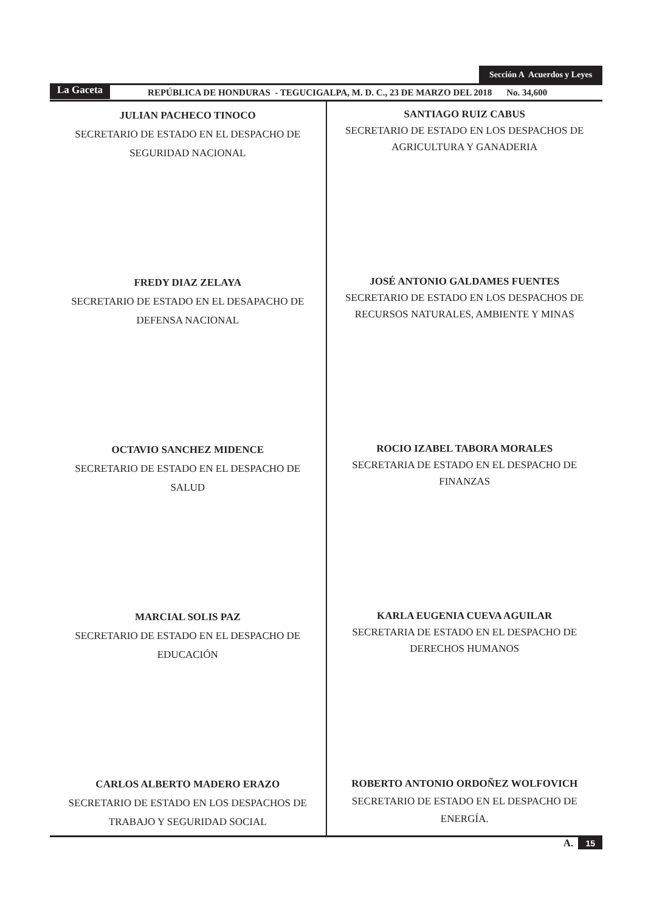Sección A Acuerdos y Leyes
La Gaceta REPÚBLICA DE HONDURAS - TEGUCIGALPA, M. D. C., 23 DE MARZO DEL 2018 No. 34,600
JULIAN PACHECO TINOCO
SECRETARIO DE ESTADO EN EL DESPACHO DE
SEGURIDAD NACIONAL
FREDY DIAZ ZELAYA
SECRETARIO DE ESTADO EN EL DESAPACHO DE
DEFENSA NACIONAL
OCTAVIO SANCHEZ MIDENCE
SECRETARIO DE ESTADO EN EL DESPACHO DE
SALUD
MARCIAL SOLIS PAZ
SECRETARIO DE ESTADO EN EL DESPACHO DE
EDUCACIÓN
CARLOS ALBERTO MADERO ERAZO
SECRETARIO DE ESTADO EN LOS DESPACHOS DE
TRABAJO Y SEGURIDAD SOCIAL
SANTIAGO RUIZ CABUS
SECRETARIO DE ESTADO EN LOS DESPACHOS DE
AGRICULTURA Y GANADERIA
JOSÉ ANTONIO GALDAMES FUENTES
SECRETARIO DE ESTADO EN LOS DESPACHOS DE
RECURSOS NATURALES, AMBIENTE Y MINAS
ROCIO IZABEL TABORA MORALES
SECRETARIA DE ESTADO EN EL DESPACHO DE
FINANZAS
KARLA EUGENIA CUEVA AGUILAR
SECRETARIA DE ESTADO EN EL DESPACHO DE
DERECHOS HUMANOS
ROBERTO ANTONIO ORDOÑEZ WOLFOVICH
SECRETARIO DE ESTADO EN EL DESPACHO DE
ENERGÍA.
A. 15